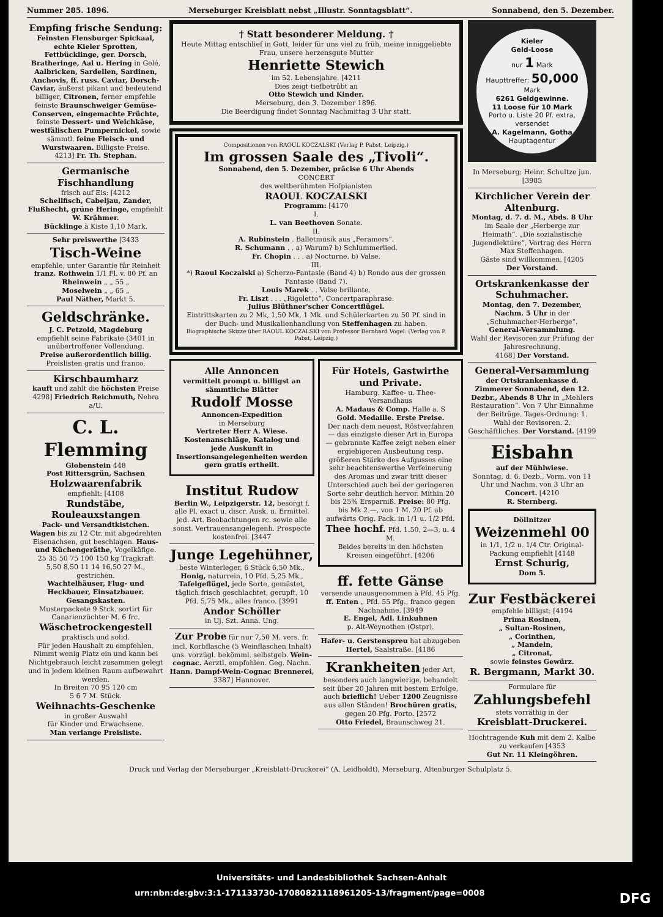Nummer 285. 1896. Merseburger Kreisblatt nebst „Illustr. Sonntagsblatt“. Sonnabend, den 5. Dezember.
Empfing frische Sendung:
Feinsten Flensburger Spickaal, echte Kieler Sprotten, Fettbücklinge, ger. Dorsch, Bratheringe, Aal u. Hering in Gelé, Aalbricken, Sardellen, Sardinen, Anchovis, ff. russ. Caviar, Dorsch-Caviar, äußerst pikant und bedeutend billiger, Citronen, ferner empfehle feinste Braunschweiger Gemüse-Conserven, eingemachte Früchte, feinste Dessert- und Weichkäse, westfälischen Pumpernickel, sowie sämmtl. feine Fleisch- und Wurstwaaren. Billigste Preise.
4213] Fr. Th. Stephan.
Germanische Fischhandlung
frisch auf Eis: [4212
Schellfisch, Cabeljau, Zander, Flußhecht, grüne Heringe, empfiehlt W. Krähmer.
Bücklinge à Kiste 1,10 Mark.
Sehr preiswerthe [3433
Tisch-Weine
empfehle, unter Garantie für Reinheit
franz. Rothwein 1/1 Fl. v. 80 Pf. an
Rheinwein „ „ 55 „
Moselwein „ „ 65 „
Paul Näther, Markt 5.
Geldschränke.
J. C. Petzold, Magdeburg
empfiehlt seine Fabrikate (3401 in unübertroffener Vollendung.
Preise außerordentlich billig.
Preislisten gratis und franco.
Kirschbaumharz
kauft und zahlt die höchsten Preise
4298] Friedrich Reichmuth, Nebra a/U.
C. L. Flemming
Globenstein 448
Post Rittersgrün, Sachsen
Holzwaarenfabrik
empfiehlt: [4108
Rundstäbe, Rouleauxstangen
Pack- und Versandtkistchen.
Wagen bis zu 12 Ctr. mit abgedrehten Eisenachsen, gut beschlagen. Haus- und Küchengeräthe, Vogelkäfige.
25 35 50 75 100 150 kg Tragkraft
5,50 8,50 11 14 16,50 27 M., gestrichen.
Wachtelhäuser, Flug- und Heckbauer, Einsatzbauer. Gesangskasten.
Musterpackete 9 Stck. sortirt für Canarienzüchter M. 6 frc.
Wäschetrockengestell
praktisch und solid.
Für jeden Haushalt zu empfehlen. Nimmt wenig Platz ein und kann bei Nichtgebrauch leicht zusammen gelegt und in jedem kleinen Raum aufbewahrt werden.
In Breiten 70 95 120 cm
5 6 7 M. Stück.
Weihnachts-Geschenke
in großer Auswahl
für Kinder und Erwachsene.
Man verlange Preisliste.
† Statt besonderer Meldung. †
Heute Mittag entschlief in Gott, leider für uns viel zu früh, meine inniggeliebte Frau, unsere herzensgute Mutter
Henriette Stewich
im 52. Lebensjahre. [4211
Dies zeigt tiefbetrübt an
Otto Stewich und Kinder.
Merseburg, den 3. Dezember 1896.
Die Beerdigung findet Sonntag Nachmittag 3 Uhr statt.
Compositionen von RAOUL KOCZALSKI (Verlag P. Pabst, Leipzig.)
Im grossen Saale des „Tivoli“.
Sonnabend, den 5. Dezember, präcise 6 Uhr Abends
CONCERT
des weltberühmten Hofpianisten
RAOUL KOCZALSKI
Programm: [4170
I.
L. van Beethoven Sonate.
II.
A. Rubinstein . Balletmusik aus „Feramors“.
R. Schumann . . a) Warum? b) Schlummerlied.
Fr. Chopin . . . a) Nocturne. b) Valse.
III.
*) Raoul Koczalski a) Scherzo-Fantasie (Band 4) b) Rondo aus der grossen Fantasie (Band 7).
Louis Marek . . Valse brillante.
Fr. Liszt . . . „Rigoletto“, Concertparaphrase.
Julius Blüthner'scher Concertflügel.
Eintrittskarten zu 2 Mk, 1,50 Mk, 1 Mk. und Schülerkarten zu 50 Pf. sind in der Buch- und Musikalienhandlung von Steffenhagen zu haben.
Biographische Skizze über RAOUL KOCZALSKI von Professor Bernhard Vogel. (Verlag von P. Pabst, Leipzig.)
Alle Annoncen
vermittelt prompt u. billigst an sämmtliche Blätter
Rudolf Mosse
Annoncen-Expedition
in Merseburg
Vertreter Herr A. Wiese.
Kostenanschläge, Katalog und jede Auskunft in Insertionsangelegenheiten werden gern gratis ertheilt.
Institut Rudow
Berlin W., Leipzigerstr. 12, besorgt f. alle Pl. exact u. discr. Ausk. u. Ermittel. jed. Art. Beobachtungen rc. sowie alle sonst. Vertrauensangelegenh. Prospecte kostenfrei. [3447
Junge Legehühner,
beste Winterleger, 6 Stück 6,50 Mk., Honig, naturrein, 10 Pfd. 5,25 Mk., Tafelgeflügel, jede Sorte, gemästet, täglich frisch geschlachtet, gerupft, 10 Pfd. 5,75 Mk., alles franco. [3991
Andor Schöller
in Uj. Szt. Anna. Ung.
Zur Probe für nur 7,50 M. vers. fr. incl. Korbflasche (5 Weinflaschen Inhalt) uns. vorzügl. bekömml. selbstgeb. Wein-cognac. Aerztl. empfohlen. Geg. Nachn. Hann. Dampf-Wein-Cognac Brennerei, 3387] Hannover.
Für Hotels, Gastwirthe und Private.
Hamburg. Kaffee- u. Thee-Versandhaus
A. Madaus & Comp. Halle a. S
Gold. Medaille. Erste Preise.
Der nach dem neuest. Röstverfahren — das einzigste dieser Art in Europa — gebrannte Kaffee zeigt neben einer ergiebigeren Ausbeutung resp. größeren Stärke des Aufgusses eine sehr beachtenswerthe Verfeinerung des Aromas und zwar tritt dieser Unterschied auch bei der geringeren Sorte sehr deutlich hervor. Mithin 20 bis 25% Ersparniß. Preise: 80 Pfg. bis Mk 2.—, von 1 M. 20 Pf. ab aufwärts Orig. Pack. in 1/1 u. 1/2 Pfd.
Thee hochf. Pfd. 1.50, 2—3, u. 4 M.
Beides bereits in den höchsten Kreisen eingeführt. [4206
ff. fette Gänse
versende unausgenommen à Pfd. 45 Pfg. ff. Enten „ Pfd. 55 Pfg., franco gegen Nachnahme. [3949
E. Engel, Adl. Linkuhnen
p. Alt-Weynothen (Ostpr).
Hafer- u. Gerstenspreu hat abzugeben Hertel, Saalstraße. [4186
Krankheiten jeder Art, besonders auch langwierige, behandelt seit über 20 Jahren mit bestem Erfolge, auch brieflich! Ueber 1200 Zeugnisse aus allen Ständen! Brochüren gratis, gegen 20 Pfg. Porto. [2572
Otto Friedel, Braunschweg 21.
Kieler
Geld-Loose
nur 1 Mark
Haupttreffer: 50,000 Mark
6261 Geldgewinne.
11 Loose für 10 Mark
Porto u. Liste 20 Pf. extra, versendet
A. Kagelmann, Gotha
Hauptagentur
In Merseburg: Heinr. Schultze jun. [3985
Kirchlicher Verein der Altenburg.
Montag, d. 7. d. M., Abds. 8 Uhr im Saale der „Herberge zur Heimath“. „Die sozialistische Jugendlektüre“, Vortrag des Herrn Max Steffenhagen.
Gäste sind willkommen. [4205
Der Vorstand.
Ortskrankenkasse der Schuhmacher.
Montag, den 7. Dezember, Nachm. 5 Uhr in der „Schuhmacher-Herberge“.
General-Versammlung.
Wahl der Revisoren zur Prüfung der Jahresrechnung.
4168] Der Vorstand.
General-Versammlung
der Ortskrankenkasse d. Zimmerer Sonnabend, den 12. Dezbr., Abends 8 Uhr in „Mehlers Restauration“. Von 7 Uhr Einnahme der Beiträge. Tages-Ordnung: 1. Wahl der Revisoren. 2. Geschäftliches. Der Vorstand. [4199
Eisbahn
auf der Mühlwiese.
Sonntag, d. 6. Dezb., Vorm. von 11 Uhr und Nachm. von 3 Uhr an
Concert. [4210
R. Sternberg.
Döllnitzer
Weizenmehl 00
in 1/1, 1/2 u. 1/4 Ctr. Original-Packung empfiehlt [4148
Ernst Schurig,
Dom 5.
Zur Festbäckerei
empfehle billigst: [4194
Prima Rosinen,
„ Sultan-Rosinen,
„ Corinthen,
„ Mandeln,
„ Citronat,
sowie feinstes Gewürz.
R. Bergmann, Markt 30.
Formulare für
Zahlungsbefehl
stets vorräthig in der
Kreisblatt-Druckerei.
Hochtragende Kuh mit dem 2. Kalbe zu verkaufen [4353
Gut Nr. 11 Kleingöhren.
Druck und Verlag der Merseburger „Kreisblatt-Druckerei“ (A. Leidholdt), Merseburg, Altenburger Schulplatz 5.
Universitäts- und Landesbibliothek Sachsen-Anhalt
urn:nbn:de:gbv:3:1-171133730-17080821118961205-13/fragment/page=0008 DFG